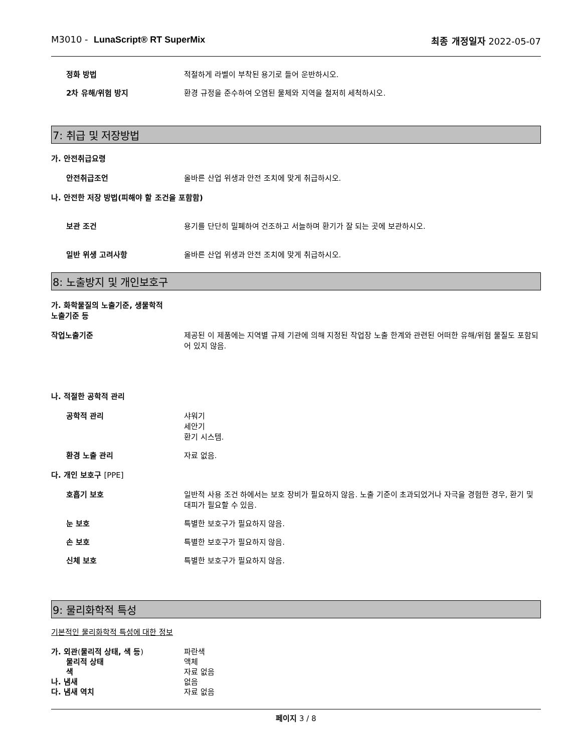M3010 - LunaScript® RT SuperMix
최종 개정일자 2022-05-07
정화 방법 적절하게 라벨이 부착된 용기로 들어 운반하시오.
2차 유해/위험 방지 환경 규정을 준수하여 오염된 물체와 지역을 철저히 세척하시오.
7: 취급 및 저장방법
가. 안전취급요령
안전취급조언 올바른 산업 위생과 안전 조치에 맞게 취급하시오.
나. 안전한 저장 방법(피해야 할 조건을 포함함)
보관 조건 용기를 단단히 밀폐하여 건조하고 서늘하며 환기가 잘 되는 곳에 보관하시오.
일반 위생 고려사항 올바른 산업 위생과 안전 조치에 맞게 취급하시오.
8: 노출방지 및 개인보호구
가. 화학물질의 노출기준, 생물학적
노출기준 등
작업노출기준 제공된 이 제품에는 지역별 규제 기관에 의해 지정된 작업장 노출 한계와 관련된 어떠한 유해/위험 물질도 포함되어 있지 않음.
나. 적절한 공학적 관리
공학적 관리 샤워기
세안기
환기 시스템.
환경 노출 관리 자료 없음.
다. 개인 보호구 [PPE]
호흡기 보호 일반적 사용 조건 하에서는 보호 장비가 필요하지 않음. 노출 기준이 초과되었거나 자극을 경험한 경우, 환기 및 대피가 필요할 수 있음.
눈 보호 특별한 보호구가 필요하지 않음.
손 보호 특별한 보호구가 필요하지 않음.
신체 보호 특별한 보호구가 필요하지 않음.
9: 물리화학적 특성
기본적인 물리화학적 특성에 대한 정보
가. 외관(물리적 상태, 색 등) 파란색
물리적 상태 액체
색 자료 없음
나. 냄새 없음
다. 냄새 역치 자료 없음
페이지 3 / 8